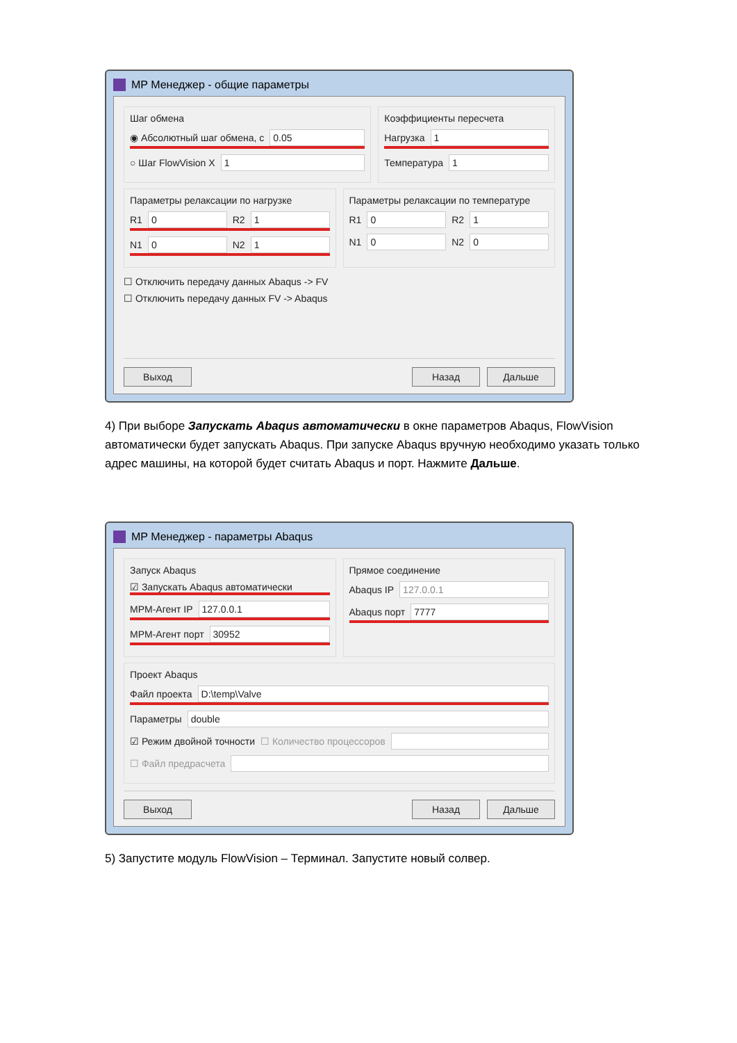MP Менеджер - общие параметры
Шаг обмена
◉ Абсолютный шаг обмена, с 0.05
○ Шаг FlowVision X 1
Коэффициенты пересчета
Нагрузка 1
Температура 1
Параметры релаксации по нагрузке
R1 0 R2 1
N1 0 N2 1
Параметры релаксации по температуре
R1 0 R2 1
N1 0 N2 0
☐ Отключить передачу данных Abaqus -> FV
☐ Отключить передачу данных FV -> Abaqus
Выход Назад Дальше
4) При выборе Запускать Abaqus автоматически в окне параметров Abaqus, FlowVision автоматически будет запускать Abaqus. При запуске Abaqus вручную необходимо указать только адрес машины, на которой будет считать Abaqus и порт. Нажмите Дальше.
MP Менеджер - параметры Abaqus
Запуск Abaqus
☑ Запускать Abaqus автоматически
MPM-Агент IP 127.0.0.1
MPM-Агент порт 30952
Прямое соединение
Abaqus IP 127.0.0.1
Abaqus порт 7777
Проект Abaqus
Файл проекта D:\temp\Valve
Параметры double
☑ Режим двойной точности ☐ Количество процессоров
☐ Файл предрасчета
Выход Назад Дальше
5) Запустите модуль FlowVision – Терминал. Запустите новый солвер.